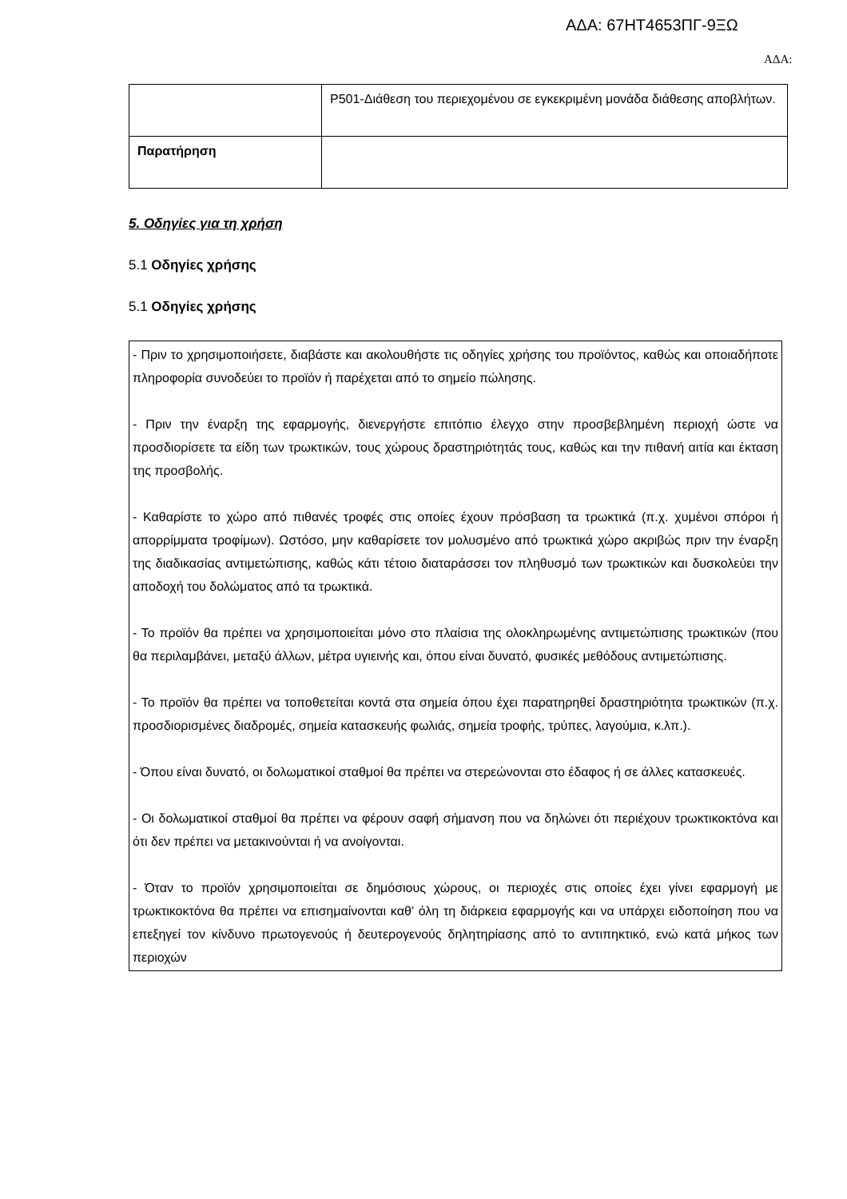ΑΔΑ: 67ΗΤ4653ΠΓ-9ΞΩ
ΑΔΑ:
| | P501-Διάθεση του περιεχομένου σε εγκεκριμένη μονάδα διάθεσης αποβλήτων. |
| Παρατήρηση | |
5. Οδηγίες για τη χρήση
5.1 Οδηγίες χρήσης
5.1 Οδηγίες χρήσης
- Πριν το χρησιμοποιήσετε, διαβάστε και ακολουθήστε τις οδηγίες χρήσης του προϊόντος, καθώς και οποιαδήποτε πληροφορία συνοδεύει το προϊόν ή παρέχεται από το σημείο πώλησης.
- Πριν την έναρξη της εφαρμογής, διενεργήστε επιτόπιο έλεγχο στην προσβεβλημένη περιοχή ώστε να προσδιορίσετε τα είδη των τρωκτικών, τους χώρους δραστηριότητάς τους, καθώς και την πιθανή αιτία και έκταση της προσβολής.
- Καθαρίστε το χώρο από πιθανές τροφές στις οποίες έχουν πρόσβαση τα τρωκτικά (π.χ. χυμένοι σπόροι ή απορρίμματα τροφίμων). Ωστόσο, μην καθαρίσετε τον μολυσμένο από τρωκτικά χώρο ακριβώς πριν την έναρξη της διαδικασίας αντιμετώπισης, καθώς κάτι τέτοιο διαταράσσει τον πληθυσμό των τρωκτικών και δυσκολεύει την αποδοχή του δολώματος από τα τρωκτικά.
- Το προϊόν θα πρέπει να χρησιμοποιείται μόνο στο πλαίσια της ολοκληρωμένης αντιμετώπισης τρωκτικών (που θα περιλαμβάνει, μεταξύ άλλων, μέτρα υγιεινής και, όπου είναι δυνατό, φυσικές μεθόδους αντιμετώπισης.
- Το προϊόν θα πρέπει να τοποθετείται κοντά στα σημεία όπου έχει παρατηρηθεί δραστηριότητα τρωκτικών (π.χ. προσδιορισμένες διαδρομές, σημεία κατασκευής φωλιάς, σημεία τροφής, τρύπες, λαγούμια, κ.λπ.).
- Όπου είναι δυνατό, οι δολωματικοί σταθμοί θα πρέπει να στερεώνονται στο έδαφος ή σε άλλες κατασκευές.
- Οι δολωματικοί σταθμοί θα πρέπει να φέρουν σαφή σήμανση που να δηλώνει ότι περιέχουν τρωκτικοκτόνα και ότι δεν πρέπει να μετακινούνται ή να ανοίγονται.
- Όταν το προϊόν χρησιμοποιείται σε δημόσιους χώρους, οι περιοχές στις οποίες έχει γίνει εφαρμογή με τρωκτικοκτόνα θα πρέπει να επισημαίνονται καθ’ όλη τη διάρκεια εφαρμογής και να υπάρχει ειδοποίηση που να επεξηγεί τον κίνδυνο πρωτογενούς ή δευτερογενούς δηλητηρίασης από το αντιπηκτικό, ενώ κατά μήκος των περιοχών